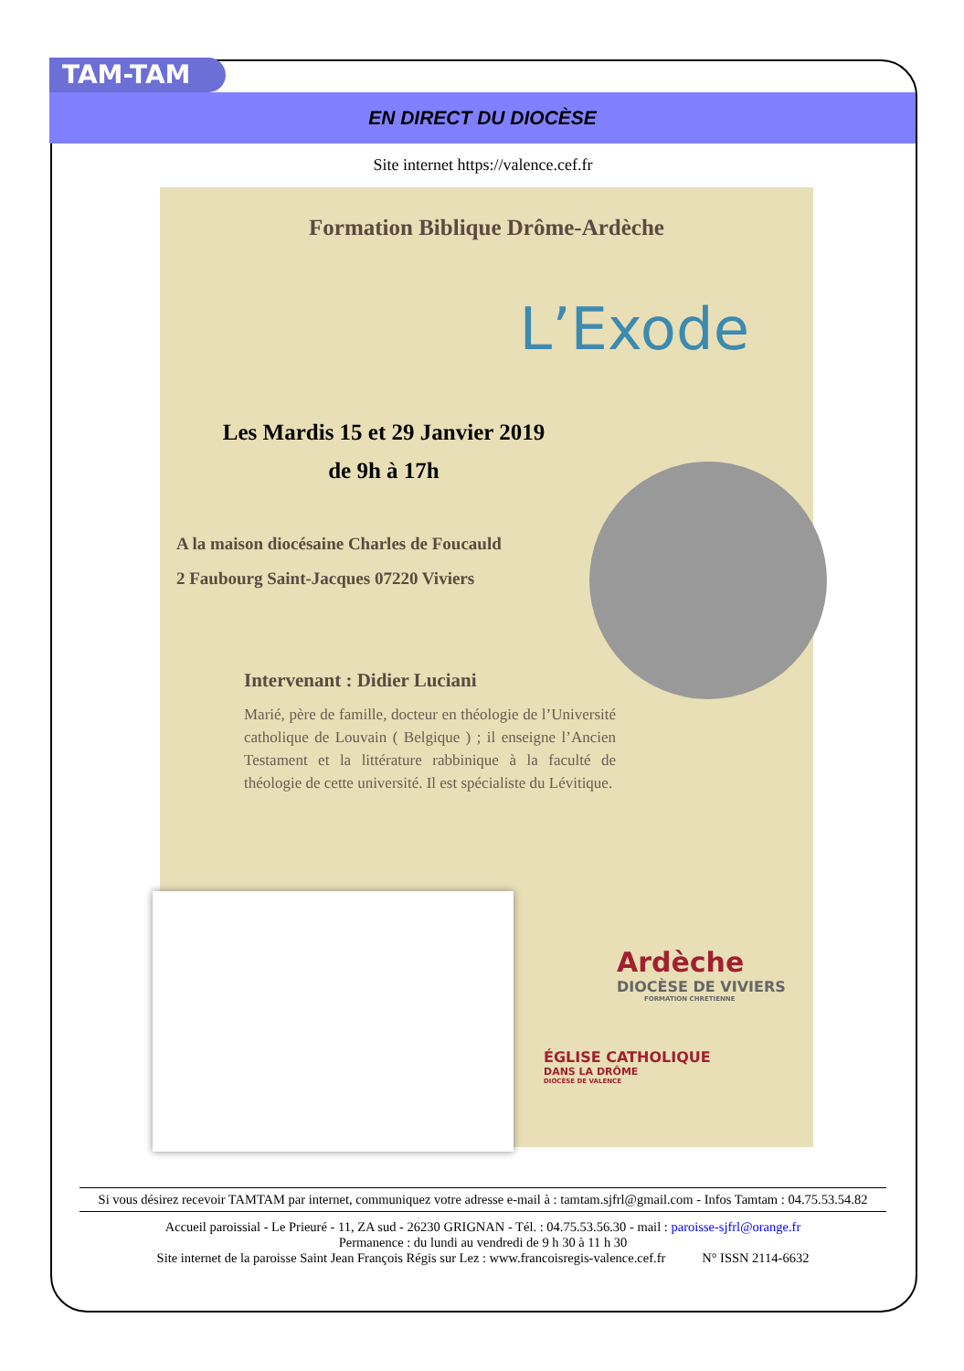TAM-TAM
EN DIRECT DU DIOCÈSE
Site internet https://valence.cef.fr
Formation Biblique Drôme-Ardèche
L’Exode
Les Mardis 15 et 29 Janvier 2019
de 9h à 17h
A la maison diocésaine Charles de Foucauld
2 Faubourg Saint-Jacques 07220 Viviers
Intervenant : Didier Luciani
Marié, père de famille, docteur en théologie de l’Université catholique de Louvain ( Belgique ) ; il enseigne l’Ancien Testament et la littérature rabbinique à la faculté de théologie de cette université. Il est spécialiste du Lévitique.
Ardèche
DIOCÈSE DE VIVIERS
FORMATION CHRETIENNE
ÉGLISE CATHOLIQUE
DANS LA DRÔME
DIOCÈSE DE VALENCE
Si vous désirez recevoir TAMTAM par internet, communiquez votre adresse e-mail à : tamtam.sjfrl@gmail.com - Infos Tamtam : 04.75.53.54.82
Accueil paroissial - Le Prieuré - 11, ZA sud - 26230 GRIGNAN - Tél. : 04.75.53.56.30 - mail : paroisse-sjfrl@orange.fr
Permanence : du lundi au vendredi de 9 h 30 à 11 h 30
Site internet de la paroisse Saint Jean François Régis sur Lez : www.francoisregis-valence.cef.fr N° ISSN 2114-6632